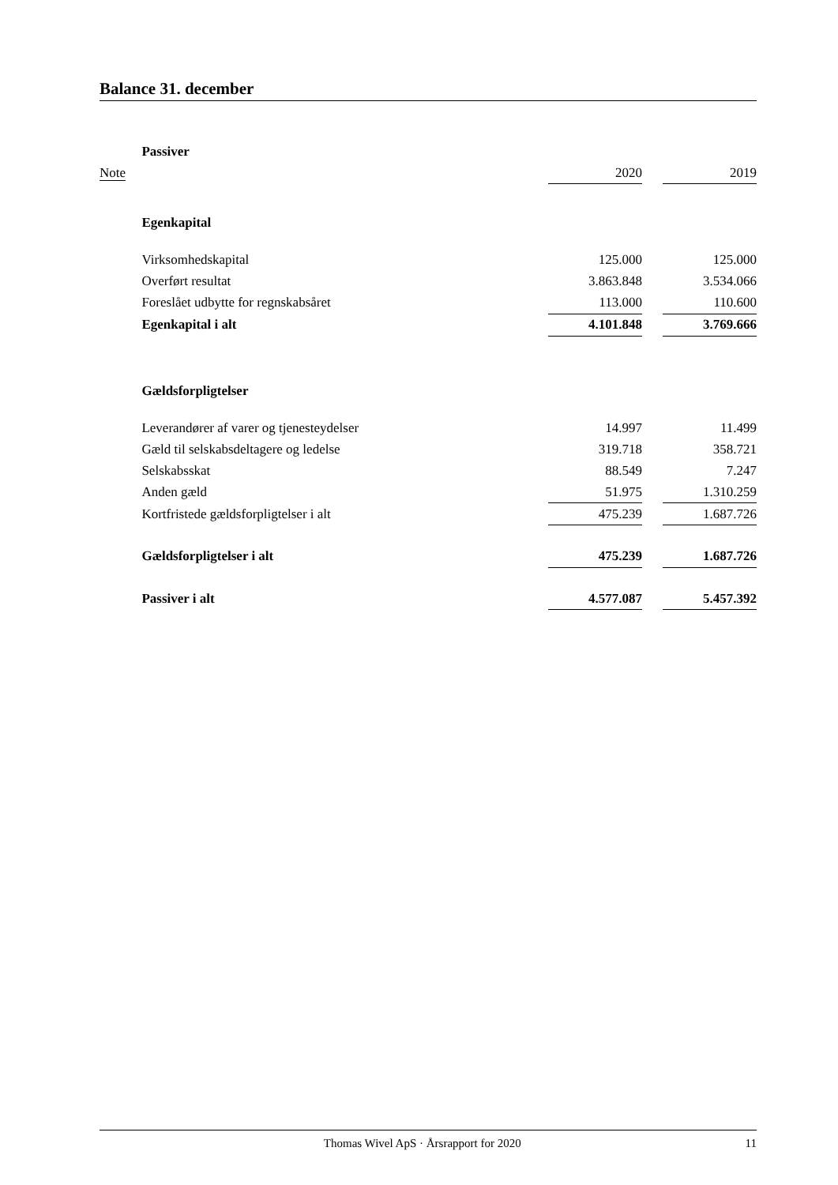Balance 31. december
| | Passiver | | | |
| Note | | 2020 | | 2019 |
| | Egenkapital | | | |
| | Virksomhedskapital | 125.000 | | 125.000 |
| | Overført resultat | 3.863.848 | | 3.534.066 |
| | Foreslået udbytte for regnskabsåret | 113.000 | | 110.600 |
| | Egenkapital i alt | 4.101.848 | | 3.769.666 |
| | Gældsforpligtelser | | | |
| | Leverandører af varer og tjenesteydelser | 14.997 | | 11.499 |
| | Gæld til selskabsdeltagere og ledelse | 319.718 | | 358.721 |
| | Selskabsskat | 88.549 | | 7.247 |
| | Anden gæld | 51.975 | | 1.310.259 |
| | Kortfristede gældsforpligtelser i alt | 475.239 | | 1.687.726 |
| | Gældsforpligtelser i alt | 475.239 | | 1.687.726 |
| | Passiver i alt | 4.577.087 | | 5.457.392 |
Thomas Wivel ApS · Årsrapport for 2020 11